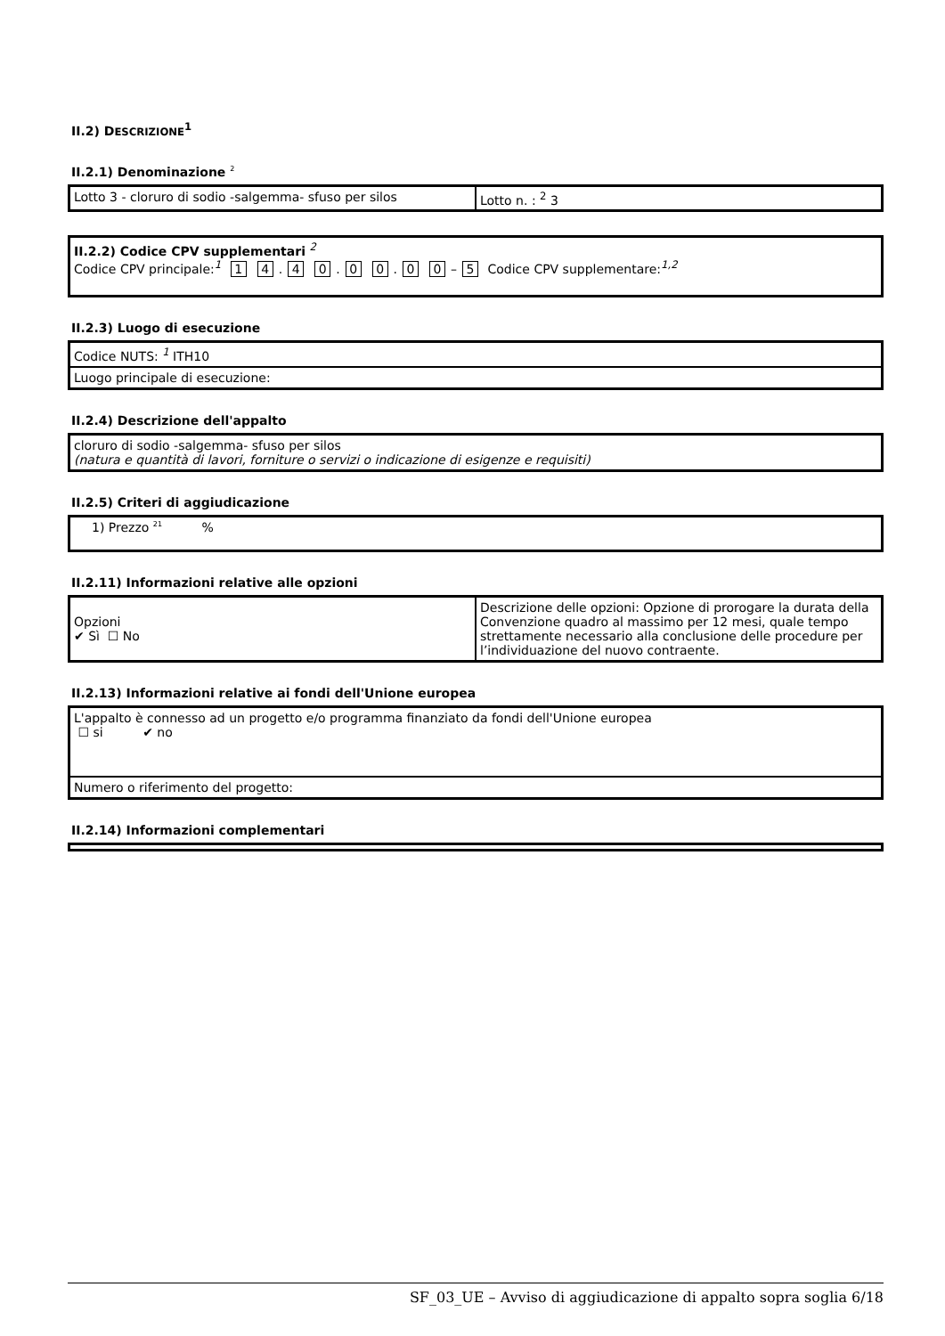II.2) DESCRIZIONE<sup>1</sup>
II.2.1) Denominazione <sup>2</sup>
| Lotto 3 - cloruro di sodio -salgemma- sfuso per silos | Lotto n. : <sup>2</sup> 3 |
| II.2.2) Codice CPV supplementari <sup>2</sup> Codice CPV principale:<sup>1</sup> 1 4 . 4 0 . 0 0 . 0 0 – 5 Codice CPV supplementare:<sup>1,2</sup> |
II.2.3) Luogo di esecuzione
| Codice NUTS: <sup>1</sup> ITH10 |
| Luogo principale di esecuzione: |
II.2.4) Descrizione dell'appalto
| cloruro di sodio -salgemma- sfuso per silos (natura e quantità di lavori, forniture o servizi o indicazione di esigenze e requisiti) |
II.2.5) Criteri di aggiudicazione
| 1) Prezzo <sup>21</sup> % |
II.2.11) Informazioni relative alle opzioni
| Opzioni ✔ Sì ☐ No | Descrizione delle opzioni: Opzione di prorogare la durata della Convenzione quadro al massimo per 12 mesi, quale tempo strettamente necessario alla conclusione delle procedure per l’individuazione del nuovo contraente. |
II.2.13) Informazioni relative ai fondi dell'Unione europea
| L'appalto è connesso ad un progetto e/o programma finanziato da fondi dell'Unione europea ☐ si ✔ no |
| Numero o riferimento del progetto: |
II.2.14) Informazioni complementari
SF_03_UE – Avviso di aggiudicazione di appalto sopra soglia 6/18